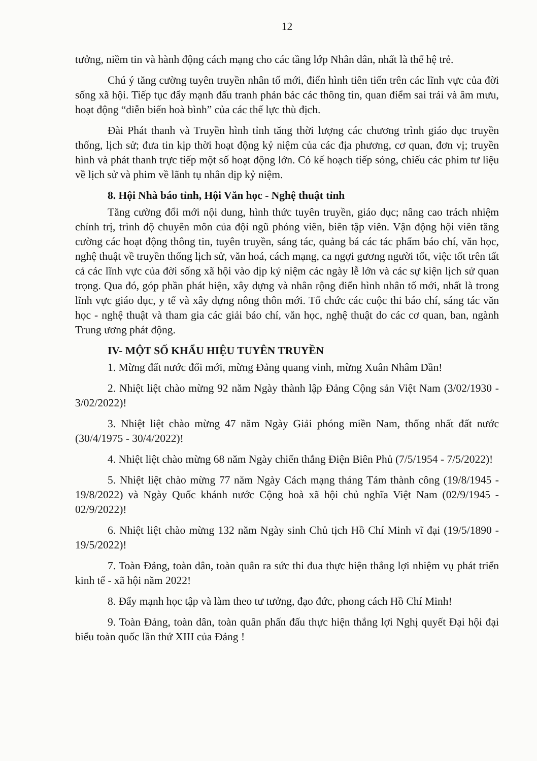12
tưởng, niềm tin và hành động cách mạng cho các tầng lớp Nhân dân, nhất là thế hệ trẻ.
Chú ý tăng cường tuyên truyền nhân tố mới, điển hình tiên tiến trên các lĩnh vực của đời sống xã hội. Tiếp tục đẩy mạnh đấu tranh phản bác các thông tin, quan điểm sai trái và âm mưu, hoạt động “diễn biến hoà bình” của các thế lực thù địch.
Đài Phát thanh và Truyền hình tỉnh tăng thời lượng các chương trình giáo dục truyền thống, lịch sử; đưa tin kịp thời hoạt động kỷ niệm của các địa phương, cơ quan, đơn vị; truyền hình và phát thanh trực tiếp một số hoạt động lớn. Có kế hoạch tiếp sóng, chiếu các phim tư liệu về lịch sử và phim về lãnh tụ nhân dịp kỷ niệm.
8. Hội Nhà báo tỉnh, Hội Văn học - Nghệ thuật tỉnh
Tăng cường đổi mới nội dung, hình thức tuyên truyền, giáo dục; nâng cao trách nhiệm chính trị, trình độ chuyên môn của đội ngũ phóng viên, biên tập viên. Vận động hội viên tăng cường các hoạt động thông tin, tuyên truyền, sáng tác, quảng bá các tác phẩm báo chí, văn học, nghệ thuật về truyền thống lịch sử, văn hoá, cách mạng, ca ngợi gương người tốt, việc tốt trên tất cả các lĩnh vực của đời sống xã hội vào dịp kỷ niệm các ngày lễ lớn và các sự kiện lịch sử quan trọng. Qua đó, góp phần phát hiện, xây dựng và nhân rộng điển hình nhân tố mới, nhất là trong lĩnh vực giáo dục, y tế và xây dựng nông thôn mới. Tổ chức các cuộc thi báo chí, sáng tác văn học - nghệ thuật và tham gia các giải báo chí, văn học, nghệ thuật do các cơ quan, ban, ngành Trung ương phát động.
IV- MỘT SỐ KHẨU HIỆU TUYÊN TRUYỀN
1. Mừng đất nước đổi mới, mừng Đảng quang vinh, mừng Xuân Nhâm Dần!
2. Nhiệt liệt chào mừng 92 năm Ngày thành lập Đảng Cộng sản Việt Nam (3/02/1930 - 3/02/2022)!
3. Nhiệt liệt chào mừng 47 năm Ngày Giải phóng miền Nam, thống nhất đất nước (30/4/1975 - 30/4/2022)!
4. Nhiệt liệt chào mừng 68 năm Ngày chiến thắng Điện Biên Phủ (7/5/1954 - 7/5/2022)!
5. Nhiệt liệt chào mừng 77 năm Ngày Cách mạng tháng Tám thành công (19/8/1945 - 19/8/2022) và Ngày Quốc khánh nước Cộng hoà xã hội chủ nghĩa Việt Nam (02/9/1945 - 02/9/2022)!
6. Nhiệt liệt chào mừng 132 năm Ngày sinh Chủ tịch Hồ Chí Minh vĩ đại (19/5/1890 - 19/5/2022)!
7. Toàn Đảng, toàn dân, toàn quân ra sức thi đua thực hiện thắng lợi nhiệm vụ phát triển kinh tế - xã hội năm 2022!
8. Đẩy mạnh học tập và làm theo tư tưởng, đạo đức, phong cách Hồ Chí Minh!
9. Toàn Đảng, toàn dân, toàn quân phấn đấu thực hiện thắng lợi Nghị quyết Đại hội đại biểu toàn quốc lần thứ XIII của Đảng !